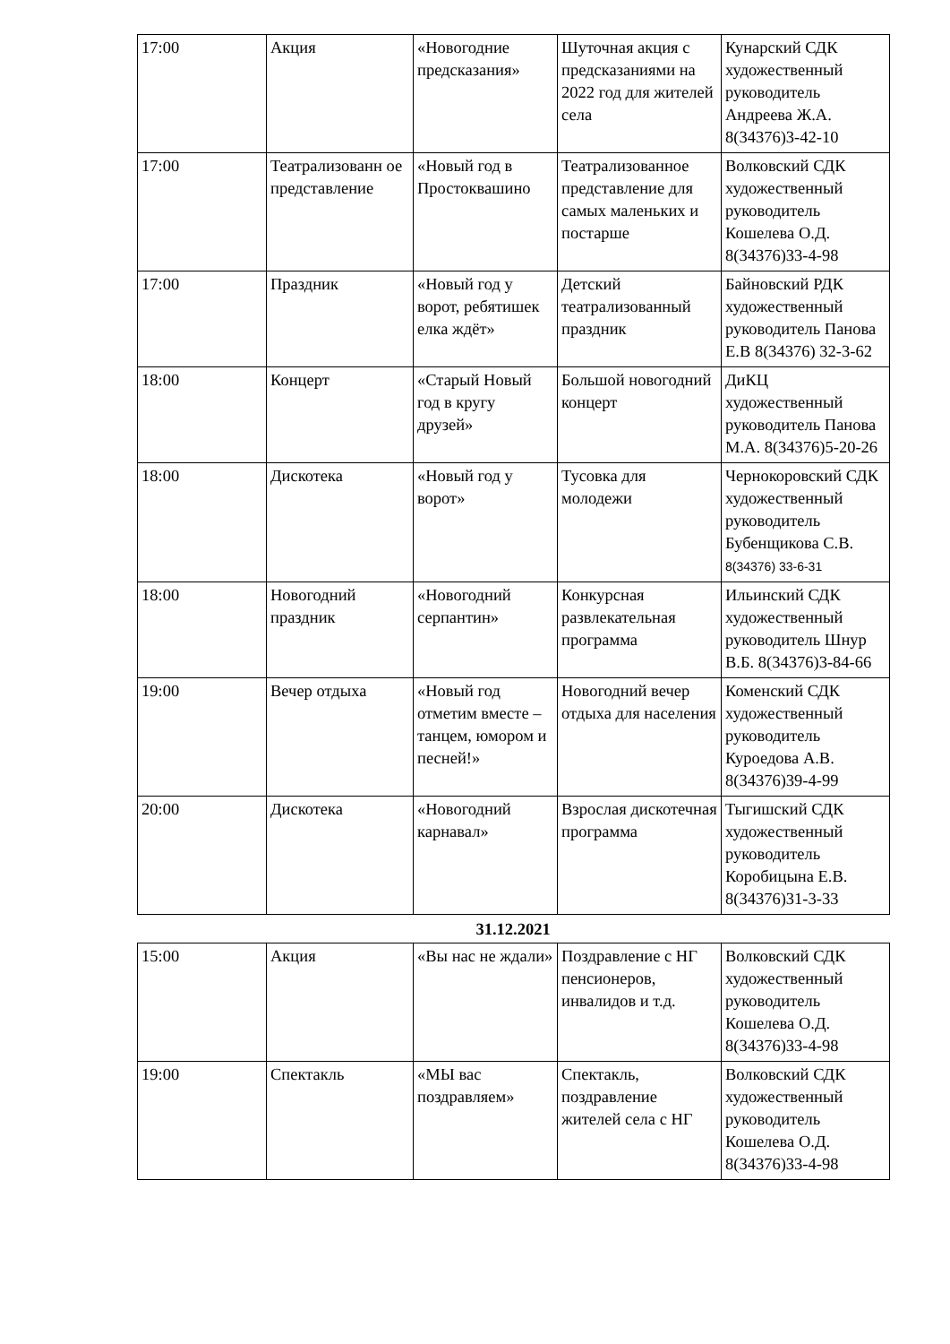| 17:00 | Акция | «Новогодние предсказания» | Шуточная акция с предсказаниями на 2022 год для жителей села | Кунарский СДК художественный руководитель Андреева Ж.А. 8(34376)3-42-10 |
| 17:00 | Театрализованн ое представление | «Новый год в Простоквашино | Театрализованное представление для самых маленьких и постарше | Волковский СДК художественный руководитель Кошелева О.Д. 8(34376)33-4-98 |
| 17:00 | Праздник | «Новый год у ворот, ребятишек елка ждёт» | Детский театрализованный праздник | Байновский РДК художественный руководитель Панова Е.В 8(34376) 32-3-62 |
| 18:00 | Концерт | «Старый Новый год в кругу друзей» | Большой новогодний концерт | ДиКЦ художественный руководитель Панова М.А. 8(34376)5-20-26 |
| 18:00 | Дискотека | «Новый год у ворот» | Тусовка для молодежи | Чернокоровский СДК художественный руководитель Бубенщикова С.В. 8(34376) 33-6-31 |
| 18:00 | Новогодний праздник | «Новогодний серпантин» | Конкурсная развлекательная программа | Ильинский СДК художественный руководитель Шнур В.Б. 8(34376)3-84-66 |
| 19:00 | Вечер отдыха | «Новый год отметим вместе – танцем, юмором и песней!» | Новогодний вечер отдыха для населения | Коменский СДК художественный руководитель Куроедова А.В. 8(34376)39-4-99 |
| 20:00 | Дискотека | «Новогодний карнавал» | Взрослая дискотечная программа | Тыгишский СДК художественный руководитель Коробицына Е.В. 8(34376)31-3-33 |
31.12.2021
| 15:00 | Акция | «Вы нас не ждали» | Поздравление с НГ пенсионеров, инвалидов и т.д. | Волковский СДК художественный руководитель Кошелева О.Д. 8(34376)33-4-98 |
| 19:00 | Спектакль | «МЫ вас поздравляем» | Спектакль, поздравление жителей села с НГ | Волковский СДК художественный руководитель Кошелева О.Д. 8(34376)33-4-98 |